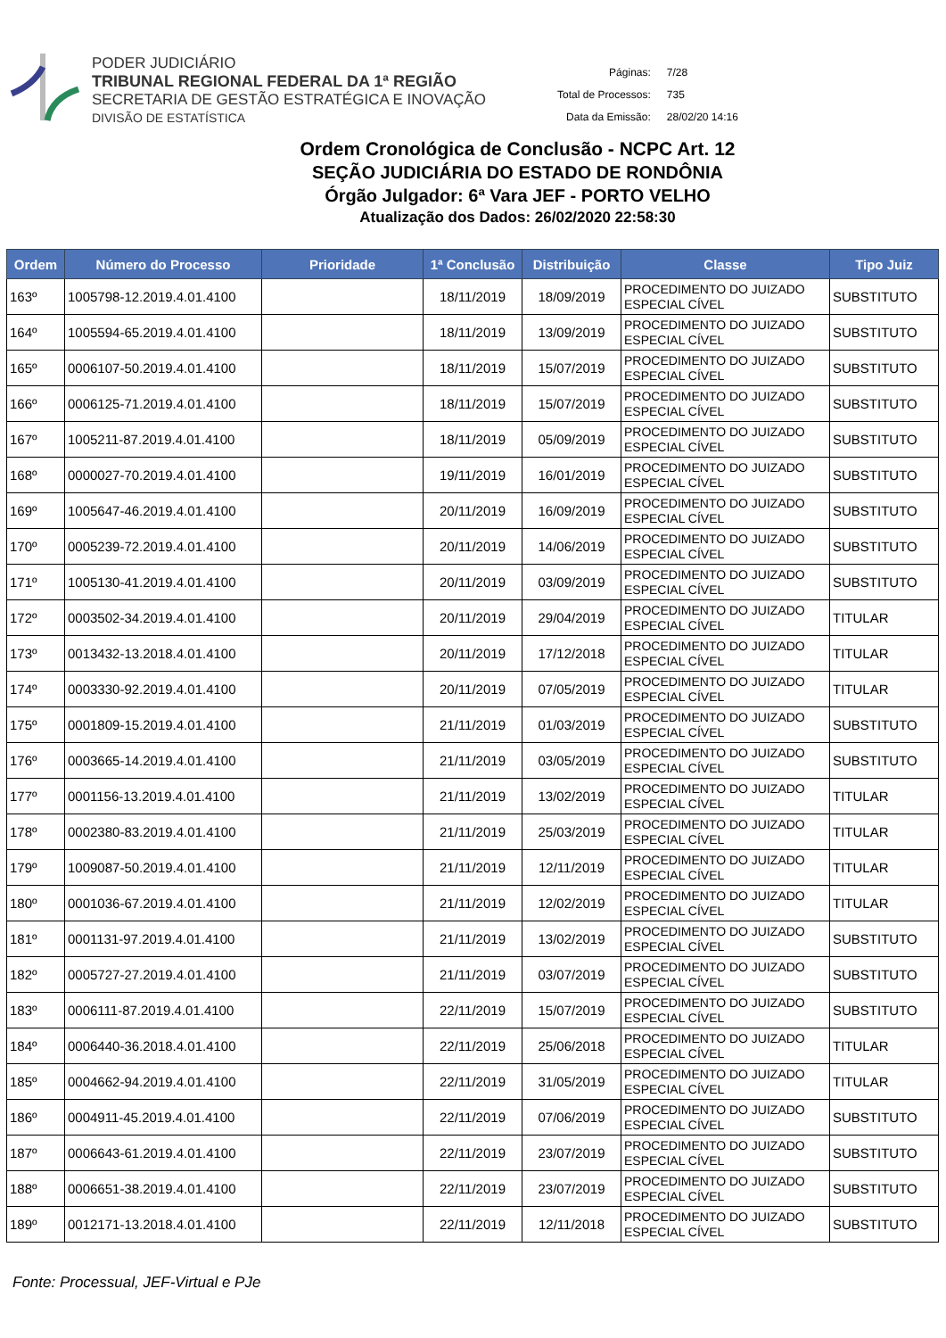PODER JUDICIÁRIO
TRIBUNAL REGIONAL FEDERAL DA 1ª REGIÃO
SECRETARIA DE GESTÃO ESTRATÉGICA E INOVAÇÃO
DIVISÃO DE ESTATÍSTICA
| Páginas: | 7/28 |
| Total de Processos: | 735 |
| Data da Emissão: | 28/02/20 14:16 |
Ordem Cronológica de Conclusão - NCPC Art. 12
SEÇÃO JUDICIÁRIA DO ESTADO DE RONDÔNIA
Órgão Julgador: 6ª Vara JEF - PORTO VELHO
Atualização dos Dados: 26/02/2020 22:58:30
| Ordem | Número do Processo | Prioridade | 1ª Conclusão | Distribuição | Classe | Tipo Juiz |
| --- | --- | --- | --- | --- | --- | --- |
| 163º | 1005798-12.2019.4.01.4100 | | 18/11/2019 | 18/09/2019 | PROCEDIMENTO DO JUIZADO ESPECIAL CÍVEL | SUBSTITUTO |
| 164º | 1005594-65.2019.4.01.4100 | | 18/11/2019 | 13/09/2019 | PROCEDIMENTO DO JUIZADO ESPECIAL CÍVEL | SUBSTITUTO |
| 165º | 0006107-50.2019.4.01.4100 | | 18/11/2019 | 15/07/2019 | PROCEDIMENTO DO JUIZADO ESPECIAL CÍVEL | SUBSTITUTO |
| 166º | 0006125-71.2019.4.01.4100 | | 18/11/2019 | 15/07/2019 | PROCEDIMENTO DO JUIZADO ESPECIAL CÍVEL | SUBSTITUTO |
| 167º | 1005211-87.2019.4.01.4100 | | 18/11/2019 | 05/09/2019 | PROCEDIMENTO DO JUIZADO ESPECIAL CÍVEL | SUBSTITUTO |
| 168º | 0000027-70.2019.4.01.4100 | | 19/11/2019 | 16/01/2019 | PROCEDIMENTO DO JUIZADO ESPECIAL CÍVEL | SUBSTITUTO |
| 169º | 1005647-46.2019.4.01.4100 | | 20/11/2019 | 16/09/2019 | PROCEDIMENTO DO JUIZADO ESPECIAL CÍVEL | SUBSTITUTO |
| 170º | 0005239-72.2019.4.01.4100 | | 20/11/2019 | 14/06/2019 | PROCEDIMENTO DO JUIZADO ESPECIAL CÍVEL | SUBSTITUTO |
| 171º | 1005130-41.2019.4.01.4100 | | 20/11/2019 | 03/09/2019 | PROCEDIMENTO DO JUIZADO ESPECIAL CÍVEL | SUBSTITUTO |
| 172º | 0003502-34.2019.4.01.4100 | | 20/11/2019 | 29/04/2019 | PROCEDIMENTO DO JUIZADO ESPECIAL CÍVEL | TITULAR |
| 173º | 0013432-13.2018.4.01.4100 | | 20/11/2019 | 17/12/2018 | PROCEDIMENTO DO JUIZADO ESPECIAL CÍVEL | TITULAR |
| 174º | 0003330-92.2019.4.01.4100 | | 20/11/2019 | 07/05/2019 | PROCEDIMENTO DO JUIZADO ESPECIAL CÍVEL | TITULAR |
| 175º | 0001809-15.2019.4.01.4100 | | 21/11/2019 | 01/03/2019 | PROCEDIMENTO DO JUIZADO ESPECIAL CÍVEL | SUBSTITUTO |
| 176º | 0003665-14.2019.4.01.4100 | | 21/11/2019 | 03/05/2019 | PROCEDIMENTO DO JUIZADO ESPECIAL CÍVEL | SUBSTITUTO |
| 177º | 0001156-13.2019.4.01.4100 | | 21/11/2019 | 13/02/2019 | PROCEDIMENTO DO JUIZADO ESPECIAL CÍVEL | TITULAR |
| 178º | 0002380-83.2019.4.01.4100 | | 21/11/2019 | 25/03/2019 | PROCEDIMENTO DO JUIZADO ESPECIAL CÍVEL | TITULAR |
| 179º | 1009087-50.2019.4.01.4100 | | 21/11/2019 | 12/11/2019 | PROCEDIMENTO DO JUIZADO ESPECIAL CÍVEL | TITULAR |
| 180º | 0001036-67.2019.4.01.4100 | | 21/11/2019 | 12/02/2019 | PROCEDIMENTO DO JUIZADO ESPECIAL CÍVEL | TITULAR |
| 181º | 0001131-97.2019.4.01.4100 | | 21/11/2019 | 13/02/2019 | PROCEDIMENTO DO JUIZADO ESPECIAL CÍVEL | SUBSTITUTO |
| 182º | 0005727-27.2019.4.01.4100 | | 21/11/2019 | 03/07/2019 | PROCEDIMENTO DO JUIZADO ESPECIAL CÍVEL | SUBSTITUTO |
| 183º | 0006111-87.2019.4.01.4100 | | 22/11/2019 | 15/07/2019 | PROCEDIMENTO DO JUIZADO ESPECIAL CÍVEL | SUBSTITUTO |
| 184º | 0006440-36.2018.4.01.4100 | | 22/11/2019 | 25/06/2018 | PROCEDIMENTO DO JUIZADO ESPECIAL CÍVEL | TITULAR |
| 185º | 0004662-94.2019.4.01.4100 | | 22/11/2019 | 31/05/2019 | PROCEDIMENTO DO JUIZADO ESPECIAL CÍVEL | TITULAR |
| 186º | 0004911-45.2019.4.01.4100 | | 22/11/2019 | 07/06/2019 | PROCEDIMENTO DO JUIZADO ESPECIAL CÍVEL | SUBSTITUTO |
| 187º | 0006643-61.2019.4.01.4100 | | 22/11/2019 | 23/07/2019 | PROCEDIMENTO DO JUIZADO ESPECIAL CÍVEL | SUBSTITUTO |
| 188º | 0006651-38.2019.4.01.4100 | | 22/11/2019 | 23/07/2019 | PROCEDIMENTO DO JUIZADO ESPECIAL CÍVEL | SUBSTITUTO |
| 189º | 0012171-13.2018.4.01.4100 | | 22/11/2019 | 12/11/2018 | PROCEDIMENTO DO JUIZADO ESPECIAL CÍVEL | SUBSTITUTO |
Fonte: Processual, JEF-Virtual e PJe